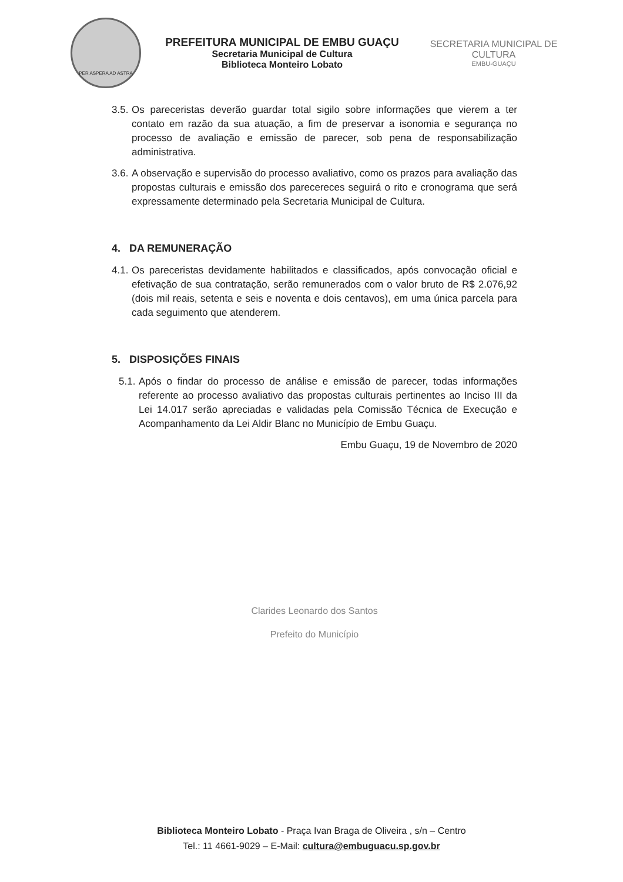PER ASPERA AD ASTRA
PREFEITURA MUNICIPAL DE EMBU GUAÇU
Secretaria Municipal de Cultura
Biblioteca Monteiro Lobato
SECRETARIA MUNICIPAL DE CULTURA
EMBU-GUAÇU
3.5. Os pareceristas deverão guardar total sigilo sobre informações que vierem a ter contato em razão da sua atuação, a fim de preservar a isonomia e segurança no processo de avaliação e emissão de parecer, sob pena de responsabilização administrativa.
3.6. A observação e supervisão do processo avaliativo, como os prazos para avaliação das propostas culturais e emissão dos parecereces seguirá o rito e cronograma que será expressamente determinado pela Secretaria Municipal de Cultura.
4. DA REMUNERAÇÃO
4.1. Os pareceristas devidamente habilitados e classificados, após convocação oficial e efetivação de sua contratação, serão remunerados com o valor bruto de R$ 2.076,92 (dois mil reais, setenta e seis e noventa e dois centavos), em uma única parcela para cada seguimento que atenderem.
5. DISPOSIÇÕES FINAIS
5.1. Após o findar do processo de análise e emissão de parecer, todas informações referente ao processo avaliativo das propostas culturais pertinentes ao Inciso III da Lei 14.017 serão apreciadas e validadas pela Comissão Técnica de Execução e Acompanhamento da Lei Aldir Blanc no Município de Embu Guaçu.
Embu Guaçu, 19 de Novembro de 2020
Clarides Leonardo dos Santos
Prefeito do Município
Biblioteca Monteiro Lobato - Praça Ivan Braga de Oliveira , s/n – Centro
Tel.: 11 4661-9029 – E-Mail: cultura@embuguacu.sp.gov.br